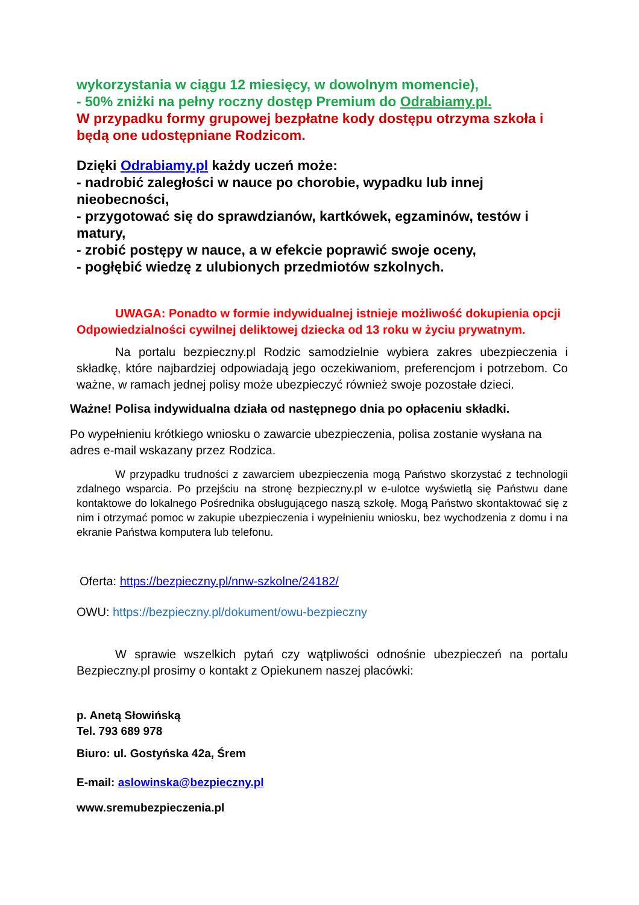wykorzystania w ciągu 12 miesięcy, w dowolnym momencie),
- 50% zniżki na pełny roczny dostęp Premium do Odrabiamy.pl.
W przypadku formy grupowej bezpłatne kody dostępu otrzyma szkoła i będą one udostępniane Rodzicom.
Dzięki Odrabiamy.pl każdy uczeń może:
- nadrobić zaległości w nauce po chorobie, wypadku lub innej nieobecności,
- przygotować się do sprawdzianów, kartkówek, egzaminów, testów i matury,
- zrobić postępy w nauce, a w efekcie poprawić swoje oceny,
- pogłębić wiedzę z ulubionych przedmiotów szkolnych.
UWAGA: Ponadto w formie indywidualnej istnieje możliwość dokupienia opcji Odpowiedzialności cywilnej deliktowej dziecka od 13 roku w życiu prywatnym.
Na portalu bezpieczny.pl Rodzic samodzielnie wybiera zakres ubezpieczenia i składkę, które najbardziej odpowiadają jego oczekiwaniom, preferencjom i potrzebom. Co ważne, w ramach jednej polisy może ubezpieczyć również swoje pozostałe dzieci.
Ważne! Polisa indywidualna działa od następnego dnia po opłaceniu składki.
Po wypełnieniu krótkiego wniosku o zawarcie ubezpieczenia, polisa zostanie wysłana na adres e-mail wskazany przez Rodzica.
W przypadku trudności z zawarciem ubezpieczenia mogą Państwo skorzystać z technologii zdalnego wsparcia. Po przejściu na stronę bezpieczny.pl w e-ulotce wyświetlą się Państwu dane kontaktowe do lokalnego Pośrednika obsługującego naszą szkołę. Mogą Państwo skontaktować się z nim i otrzymać pomoc w zakupie ubezpieczenia i wypełnieniu wniosku, bez wychodzenia z domu i na ekranie Państwa komputera lub telefonu.
Oferta: https://bezpieczny.pl/nnw-szkolne/24182/
OWU: https://bezpieczny.pl/dokument/owu-bezpieczny
W sprawie wszelkich pytań czy wątpliwości odnośnie ubezpieczeń na portalu Bezpieczny.pl prosimy o kontakt z Opiekunem naszej placówki:
p. Anetą Słowińską
Tel. 793 689 978
Biuro: ul. Gostyńska 42a, Śrem
E-mail: aslowinska@bezpieczny.pl
www.sremubezpieczenia.pl